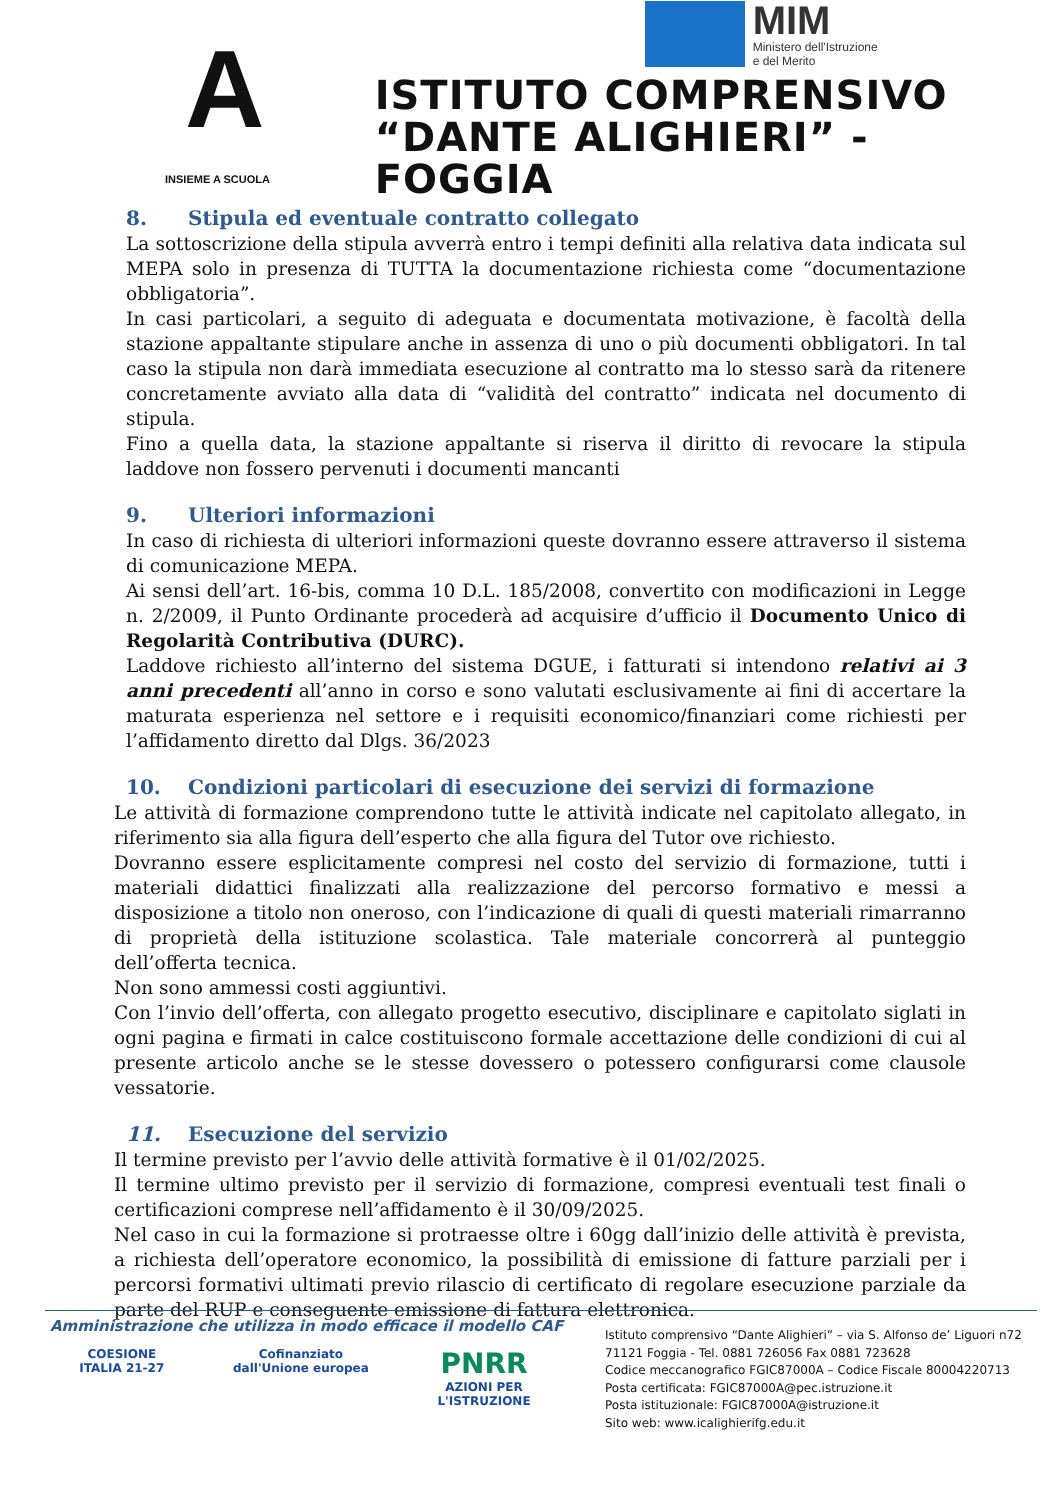A
INSIEME A SCUOLA
MIM
Ministero dell'Istruzione
e del Merito
ISTITUTO COMPRENSIVO
“DANTE ALIGHIERI” - FOGGIA
8. Stipula ed eventuale contratto collegato
La sottoscrizione della stipula avverrà entro i tempi definiti alla relativa data indicata sul MEPA solo in presenza di TUTTA la documentazione richiesta come “documentazione obbligatoria”.
In casi particolari, a seguito di adeguata e documentata motivazione, è facoltà della stazione appaltante stipulare anche in assenza di uno o più documenti obbligatori. In tal caso la stipula non darà immediata esecuzione al contratto ma lo stesso sarà da ritenere concretamente avviato alla data di “validità del contratto” indicata nel documento di stipula.
Fino a quella data, la stazione appaltante si riserva il diritto di revocare la stipula laddove non fossero pervenuti i documenti mancanti
9. Ulteriori informazioni
In caso di richiesta di ulteriori informazioni queste dovranno essere attraverso il sistema di comunicazione MEPA.
Ai sensi dell’art. 16-bis, comma 10 D.L. 185/2008, convertito con modificazioni in Legge n. 2/2009, il Punto Ordinante procederà ad acquisire d’ufficio il Documento Unico di Regolarità Contributiva (DURC).
Laddove richiesto all’interno del sistema DGUE, i fatturati si intendono relativi ai 3 anni precedenti all’anno in corso e sono valutati esclusivamente ai fini di accertare la maturata esperienza nel settore e i requisiti economico/finanziari come richiesti per l’affidamento diretto dal Dlgs. 36/2023
10. Condizioni particolari di esecuzione dei servizi di formazione
Le attività di formazione comprendono tutte le attività indicate nel capitolato allegato, in riferimento sia alla figura dell’esperto che alla figura del Tutor ove richiesto.
Dovranno essere esplicitamente compresi nel costo del servizio di formazione, tutti i materiali didattici finalizzati alla realizzazione del percorso formativo e messi a disposizione a titolo non oneroso, con l’indicazione di quali di questi materiali rimarranno di proprietà della istituzione scolastica. Tale materiale concorrerà al punteggio dell’offerta tecnica.
Non sono ammessi costi aggiuntivi.
Con l’invio dell’offerta, con allegato progetto esecutivo, disciplinare e capitolato siglati in ogni pagina e firmati in calce costituiscono formale accettazione delle condizioni di cui al presente articolo anche se le stesse dovessero o potessero configurarsi come clausole vessatorie.
11. Esecuzione del servizio
Il termine previsto per l’avvio delle attività formative è il 01/02/2025.
Il termine ultimo previsto per il servizio di formazione, compresi eventuali test finali o certificazioni comprese nell’affidamento è il 30/09/2025.
Nel caso in cui la formazione si protraesse oltre i 60gg dall’inizio delle attività è prevista, a richiesta dell’operatore economico, la possibilità di emissione di fatture parziali per i percorsi formativi ultimati previo rilascio di certificato di regolare esecuzione parziale da parte del RUP e conseguente emissione di fattura elettronica.
Amministrazione che utilizza in modo efficace il modello CAF
COESIONE
ITALIA 21-27
Cofinanziato
dall'Unione europea
PNRR
AZIONI PER
L'ISTRUZIONE
Istituto comprensivo “Dante Alighieri” – via S. Alfonso de’ Liguori n72
71121 Foggia - Tel. 0881 726056 Fax 0881 723628
Codice meccanografico FGIC87000A – Codice Fiscale 80004220713
Posta certificata: FGIC87000A@pec.istruzione.it
Posta istituzionale: FGIC87000A@istruzione.it
Sito web: www.icalighierifg.edu.it